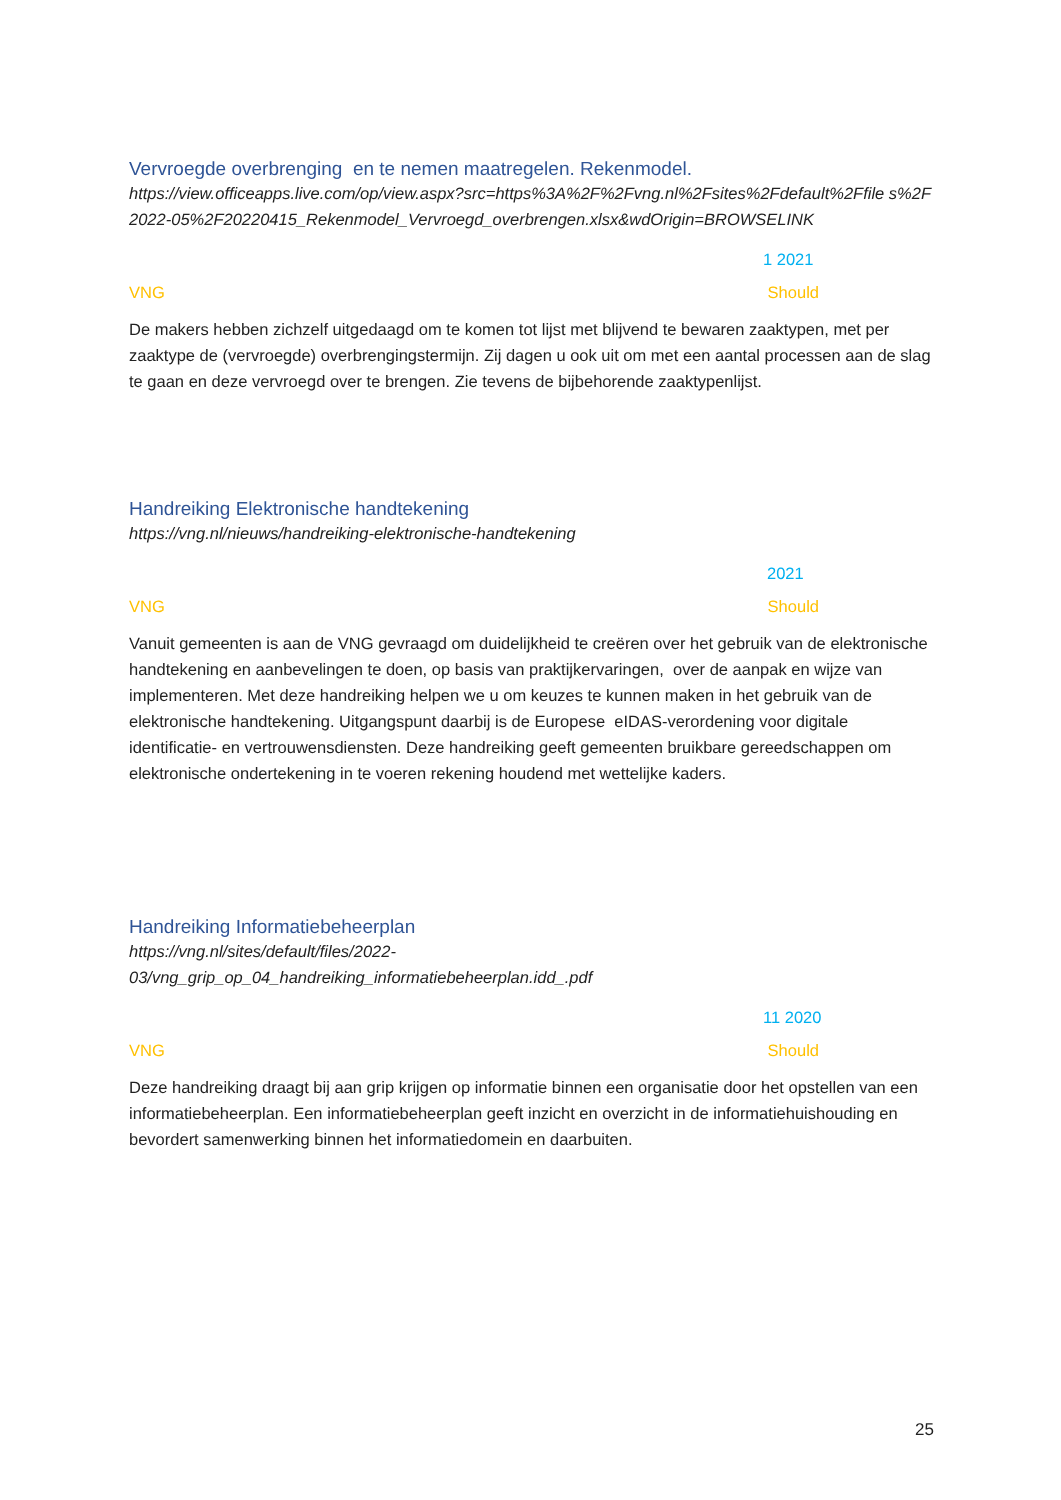Vervroegde overbrenging en te nemen maatregelen. Rekenmodel.
https://view.officeapps.live.com/op/view.aspx?src=https%3A%2F%2Fvng.nl%2Fsites%2Fdefault%2Ffile s%2F2022-05%2F20220415_Rekenmodel_Vervroegd_overbrengen.xlsx&wdOrigin=BROWSELINK
1 2021
VNG Should
De makers hebben zichzelf uitgedaagd om te komen tot lijst met blijvend te bewaren zaaktypen, met per zaaktype de (vervroegde) overbrengingstermijn. Zij dagen u ook uit om met een aantal processen aan de slag te gaan en deze vervroegd over te brengen. Zie tevens de bijbehorende zaaktypenlijst.
Handreiking Elektronische handtekening
https://vng.nl/nieuws/handreiking-elektronische-handtekening
2021
VNG Should
Vanuit gemeenten is aan de VNG gevraagd om duidelijkheid te creëren over het gebruik van de elektronische handtekening en aanbevelingen te doen, op basis van praktijkervaringen, over de aanpak en wijze van implementeren. Met deze handreiking helpen we u om keuzes te kunnen maken in het gebruik van de elektronische handtekening. Uitgangspunt daarbij is de Europese eIDAS-verordening voor digitale identificatie- en vertrouwensdiensten. Deze handreiking geeft gemeenten bruikbare gereedschappen om elektronische ondertekening in te voeren rekening houdend met wettelijke kaders.
Handreiking Informatiebeheerplan
https://vng.nl/sites/default/files/2022-
03/vng_grip_op_04_handreiking_informatiebeheerplan.idd_.pdf
11 2020
VNG Should
Deze handreiking draagt bij aan grip krijgen op informatie binnen een organisatie door het opstellen van een informatiebeheerplan. Een informatiebeheerplan geeft inzicht en overzicht in de informatiehuishouding en bevordert samenwerking binnen het informatiedomein en daarbuiten.
25